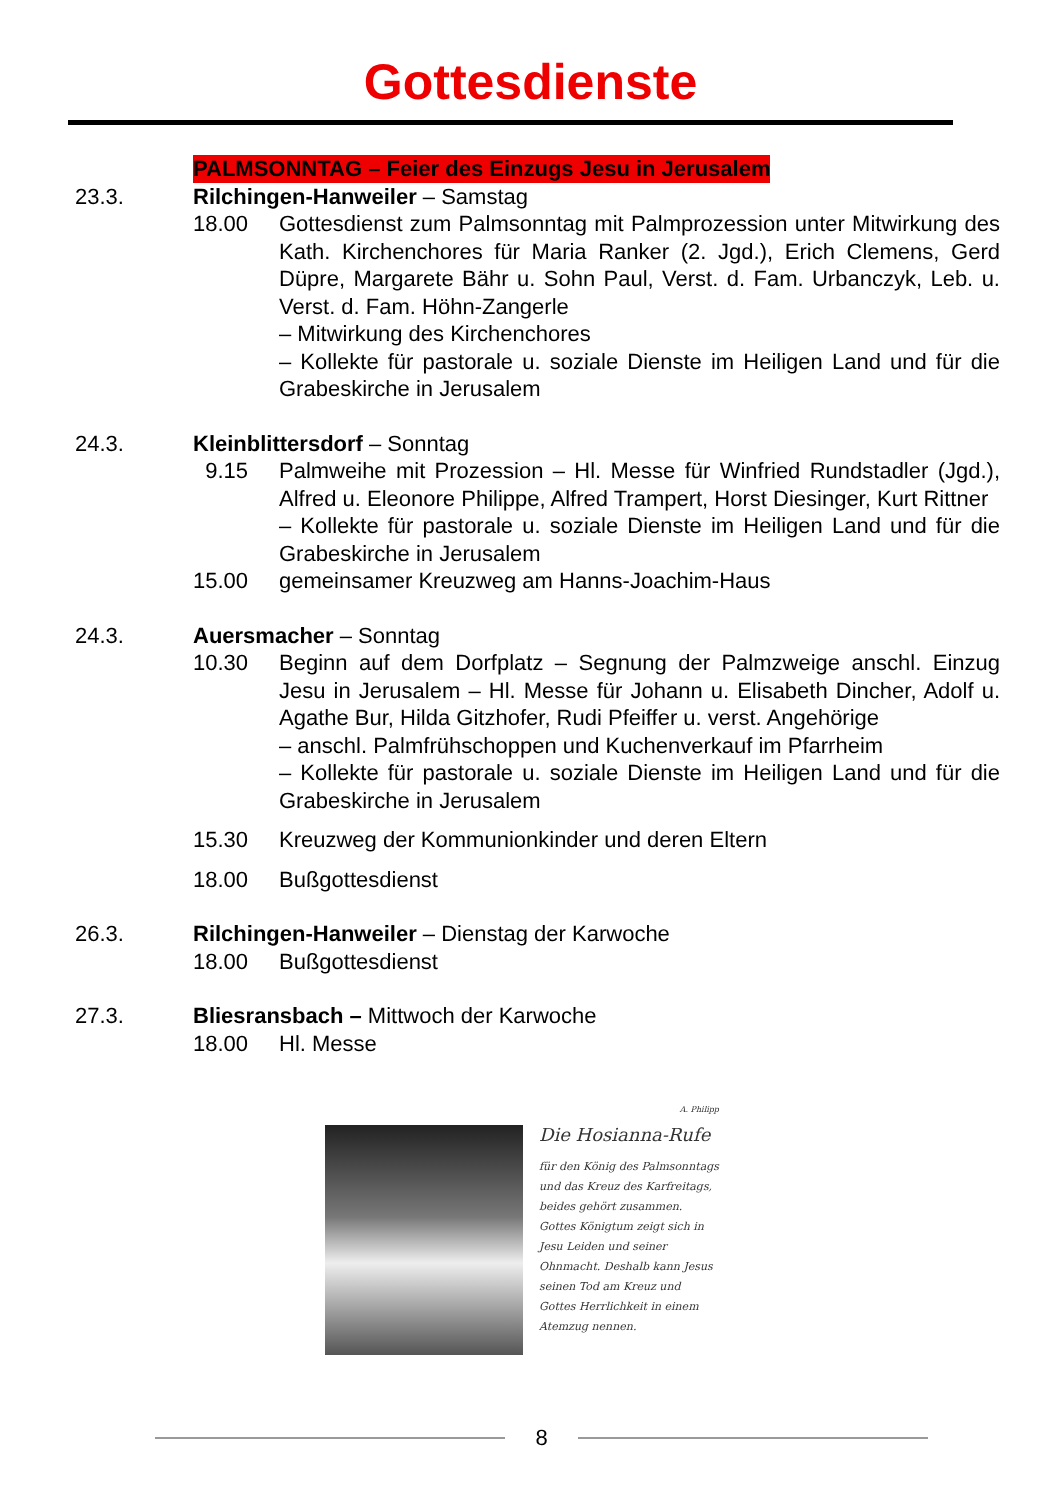Gottesdienste
PALMSONNTAG – Feier des Einzugs Jesu in Jerusalem
23.3. Rilchingen-Hanweiler – Samstag
18.00 Gottesdienst zum Palmsonntag mit Palmprozession unter Mitwirkung des Kath. Kirchenchores für Maria Ranker (2. Jgd.), Erich Clemens, Gerd Düpre, Margarete Bähr u. Sohn Paul, Verst. d. Fam. Urbanczyk, Leb. u. Verst. d. Fam. Höhn-Zangerle
– Mitwirkung des Kirchenchores
– Kollekte für pastorale u. soziale Dienste im Heiligen Land und für die Grabeskirche in Jerusalem
24.3. Kleinblittersdorf – Sonntag
9.15 Palmweihe mit Prozession – Hl. Messe für Winfried Rundstadler (Jgd.), Alfred u. Eleonore Philippe, Alfred Trampert, Horst Diesinger, Kurt Rittner
– Kollekte für pastorale u. soziale Dienste im Heiligen Land und für die Grabeskirche in Jerusalem
15.00 gemeinsamer Kreuzweg am Hanns-Joachim-Haus
24.3. Auersmacher – Sonntag
10.30 Beginn auf dem Dorfplatz – Segnung der Palmzweige anschl. Einzug Jesu in Jerusalem – Hl. Messe für Johann u. Elisabeth Dincher, Adolf u. Agathe Bur, Hilda Gitzhofer, Rudi Pfeiffer u. verst. Angehörige
– anschl. Palmfrühschoppen und Kuchenverkauf im Pfarrheim
– Kollekte für pastorale u. soziale Dienste im Heiligen Land und für die Grabeskirche in Jerusalem
15.30 Kreuzweg der Kommunionkinder und deren Eltern
18.00 Bußgottesdienst
26.3. Rilchingen-Hanweiler – Dienstag der Karwoche
18.00 Bußgottesdienst
27.3. Bliesransbach – Mittwoch der Karwoche
18.00 Hl. Messe
A. Philipp
Die Hosianna-Rufe
für den König des Palmsonntags und das Kreuz des Karfreitags, beides gehört zusammen. Gottes Königtum zeigt sich in Jesu Leiden und seiner Ohnmacht. Deshalb kann Jesus seinen Tod am Kreuz und Gottes Herrlichkeit in einem Atemzug nennen.
8